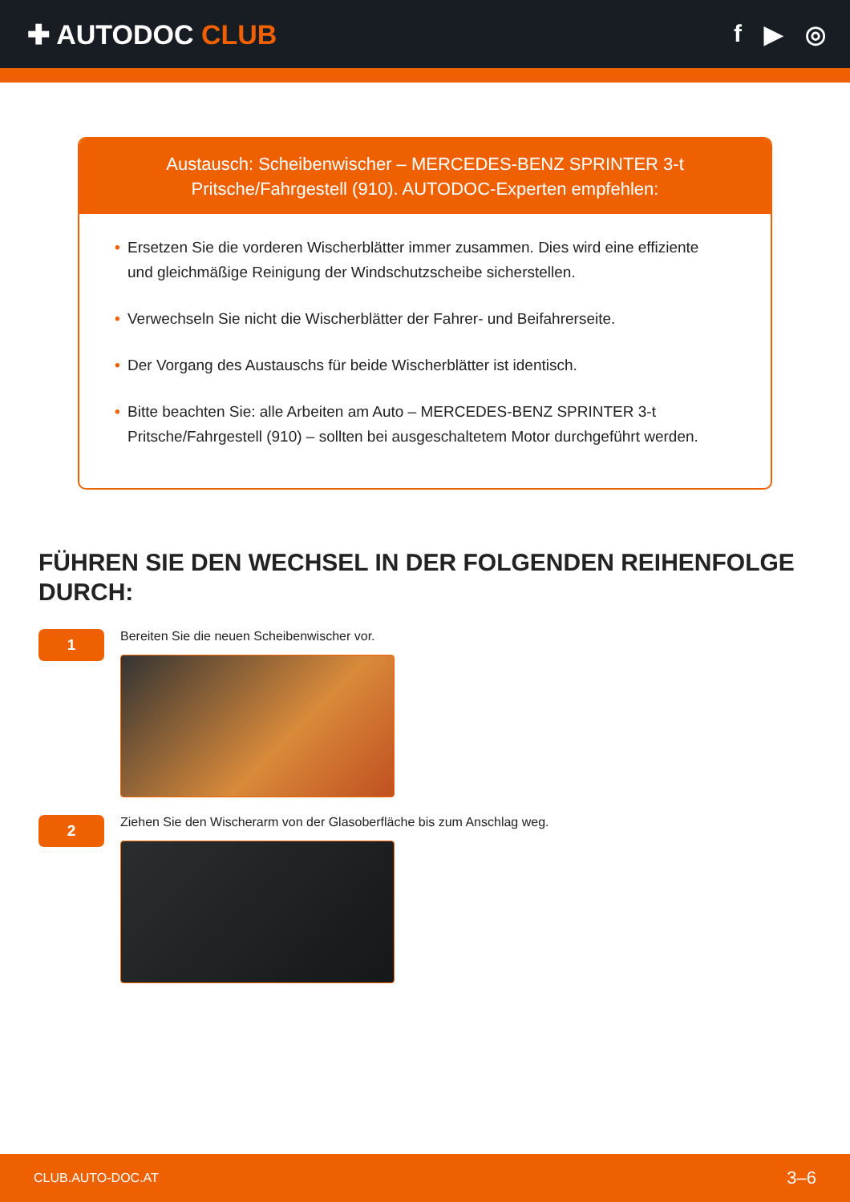✚ AUTODOC CLUB f ▶ ◎
Austausch: Scheibenwischer – MERCEDES-BENZ SPRINTER 3-t Pritsche/Fahrgestell (910). AUTODOC-Experten empfehlen:
• Ersetzen Sie die vorderen Wischerblätter immer zusammen. Dies wird eine effiziente und gleichmäßige Reinigung der Windschutzscheibe sicherstellen.
• Verwechseln Sie nicht die Wischerblätter der Fahrer- und Beifahrerseite.
• Der Vorgang des Austauschs für beide Wischerblätter ist identisch.
• Bitte beachten Sie: alle Arbeiten am Auto – MERCEDES-BENZ SPRINTER 3-t Pritsche/Fahrgestell (910) – sollten bei ausgeschaltetem Motor durchgeführt werden.
FÜHREN SIE DEN WECHSEL IN DER FOLGENDEN REIHENFOLGE DURCH:
1
Bereiten Sie die neuen Scheibenwischer vor.
2
Ziehen Sie den Wischerarm von der Glasoberfläche bis zum Anschlag weg.
CLUB.AUTO-DOC.AT 3–6